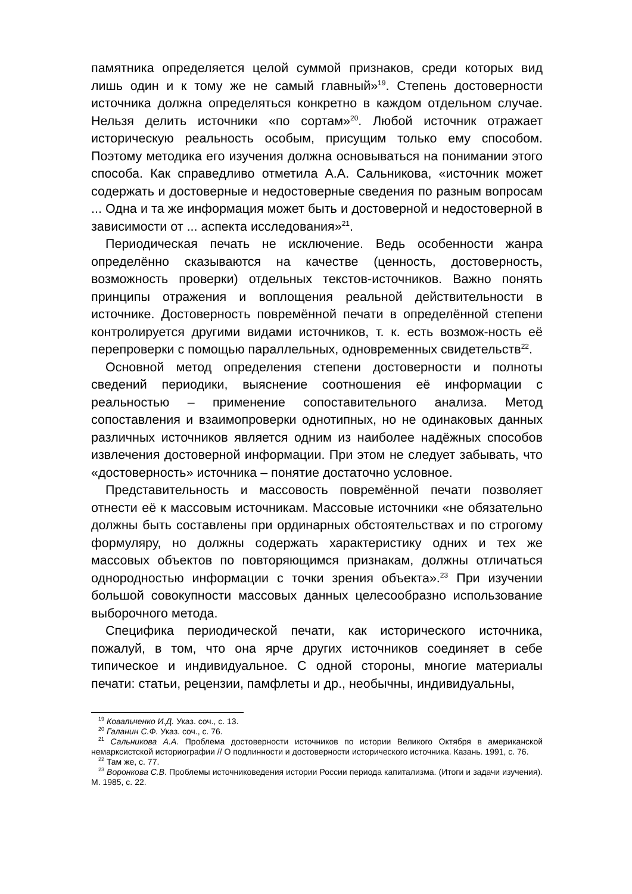памятника определяется целой суммой признаков, среди которых вид лишь один и к тому же не самый главный»<sup>19</sup>. Степень достоверности источника должна определяться конкретно в каждом отдельном случае. Нельзя делить источники «по сортам»<sup>20</sup>. Любой источник отражает историческую реальность особым, присущим только ему способом. Поэтому методика его изучения должна основываться на понимании этого способа. Как справедливо отметила А.А. Сальникова, «источник может содержать и достоверные и недостоверные сведения по разным вопросам ... Одна и та же информация может быть и достоверной и недостоверной в зависимости от ... аспекта исследования»<sup>21</sup>.
Периодическая печать не исключение. Ведь особенности жанра определённо сказываются на качестве (ценность, достоверность, возможность проверки) отдельных текстов-источников. Важно понять принципы отражения и воплощения реальной действительности в источнике. Достоверность повремённой печати в определённой степени контролируется другими видами источников, т. к. есть возмож-ность её перепроверки с помощью параллельных, одновременных свидетельств<sup>22</sup>.
Основной метод определения степени достоверности и полноты сведений периодики, выяснение соотношения её информации с реальностью – применение сопоставительного анализа. Метод сопоставления и взаимопроверки однотипных, но не одинаковых данных различных источников является одним из наиболее надёжных способов извлечения достоверной информации. При этом не следует забывать, что «достоверность» источника – понятие достаточно условное.
Представительность и массовость повремённой печати позволяет отнести её к массовым источникам. Массовые источники «не обязательно должны быть составлены при ординарных обстоятельствах и по строгому формуляру, но должны содержать характеристику одних и тех же массовых объектов по повторяющимся признакам, должны отличаться однородностью информации с точки зрения объекта».<sup>23</sup> При изучении большой совокупности массовых данных целесообразно использование выборочного метода.
Специфика периодической печати, как исторического источника, пожалуй, в том, что она ярче других источников соединяет в себе типическое и индивидуальное. С одной стороны, многие материалы печати: статьи, рецензии, памфлеты и др., необычны, индивидуальны,
<sup>19</sup> Ковальченко И.Д. Указ. соч., с. 13.
<sup>20</sup> Галанин С.Ф. Указ. соч., с. 76.
<sup>21</sup> Сальникова А.А. Проблема достоверности источников по истории Великого Октября в американской немарксистской историографии // О подлинности и достоверности исторического источника. Казань. 1991, с. 76.
<sup>22</sup> Там же, с. 77.
<sup>23</sup> Воронкова С.В. Проблемы источниковедения истории России периода капитализма. (Итоги и задачи изучения). М. 1985, с. 22.